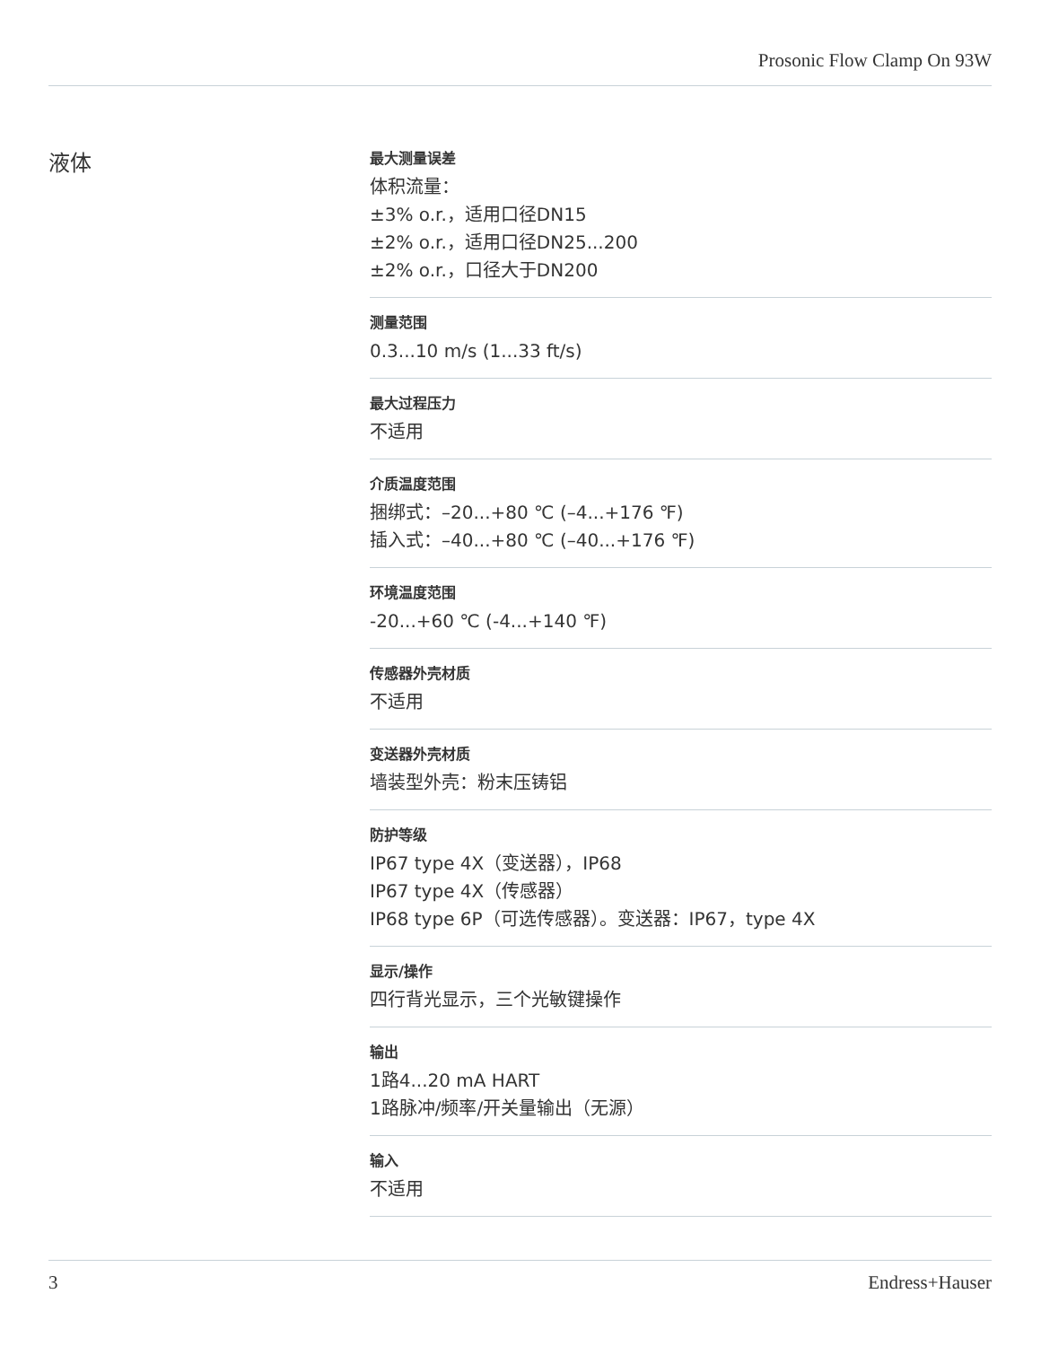Prosonic Flow Clamp On 93W
液体
最大测量误差
体积流量：
±3% o.r.，适用口径DN15
±2% o.r.，适用口径DN25...200
±2% o.r.，口径大于DN200
测量范围
0.3...10 m/s (1...33 ft/s)
最大过程压力
不适用
介质温度范围
捆绑式：–20...+80 ℃ (–4...+176 ℉)
插入式：–40...+80 ℃ (–40...+176 ℉)
环境温度范围
-20...+60 ℃ (-4...+140 ℉)
传感器外壳材质
不适用
变送器外壳材质
墙装型外壳：粉末压铸铝
防护等级
IP67 type 4X（变送器），IP68
IP67 type 4X（传感器）
IP68 type 6P（可选传感器）。变送器：IP67，type 4X
显示/操作
四行背光显示，三个光敏键操作
输出
1路4...20 mA HART
1路脉冲/频率/开关量输出（无源）
输入
不适用
3 Endress+Hauser